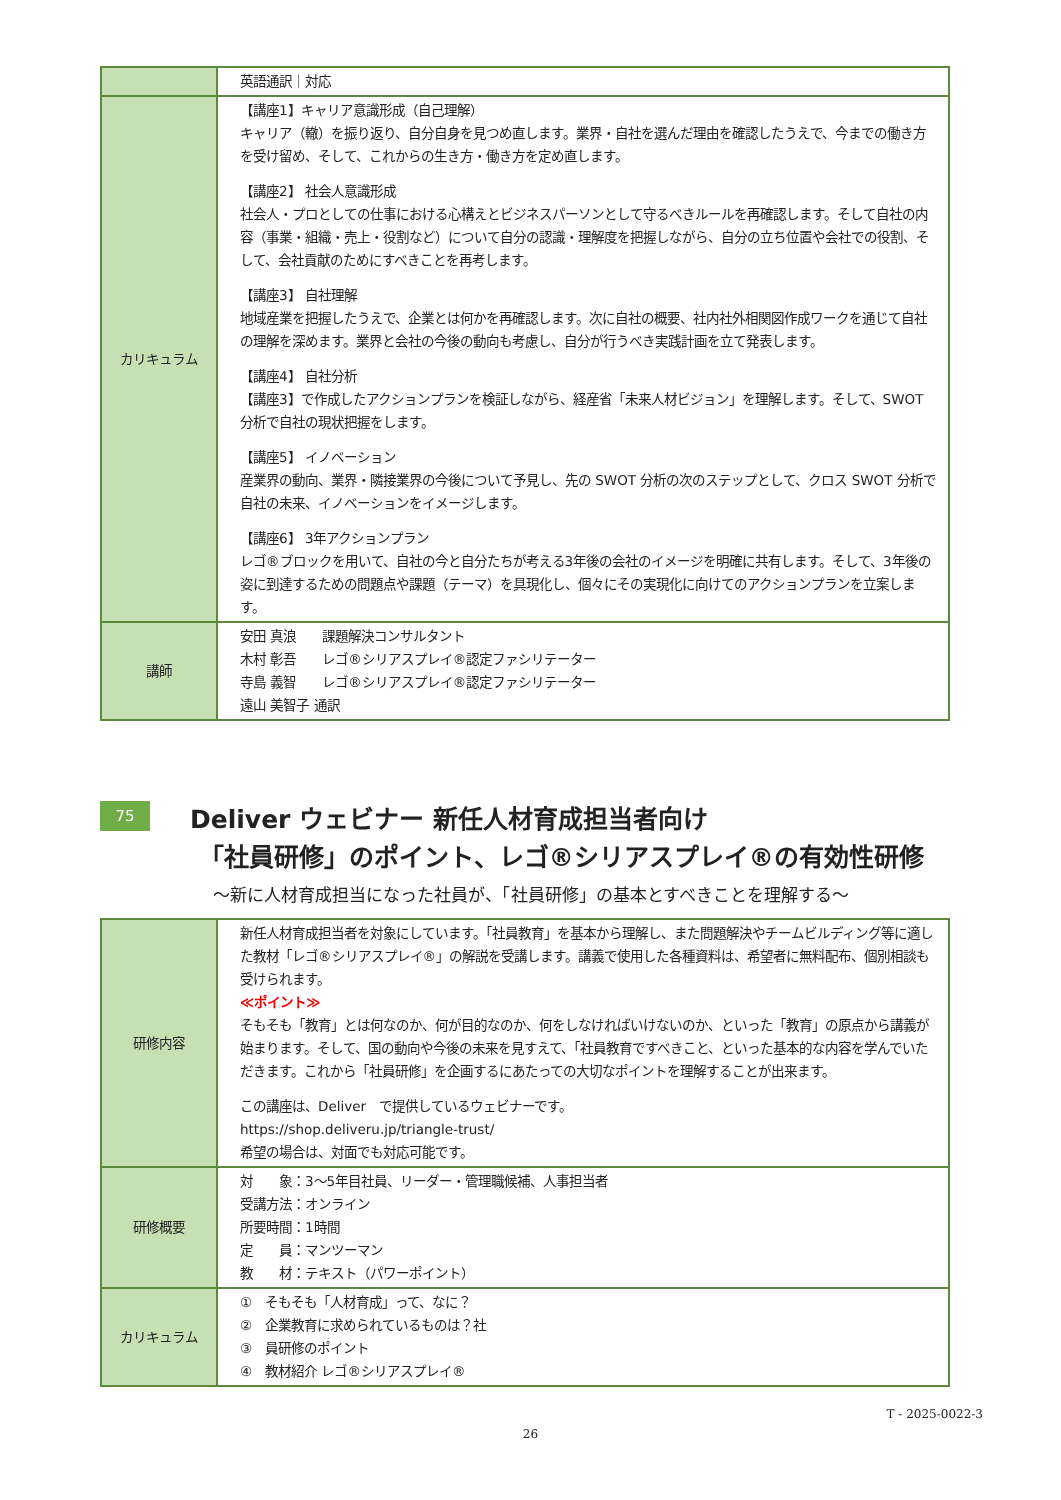| | 英語通訳｜対応 |
| カリキュラム | 【講座1】キャリア意識形成（自己理解） キャリア（轍）を振り返り、自分自身を見つめ直します。業界・自社を選んだ理由を確認したうえで、今までの働き方を受け留め、そして、これからの生き方・働き方を定め直します。 【講座2】 社会人意識形成 社会人・プロとしての仕事における心構えとビジネスパーソンとして守るべきルールを再確認します。そして自社の内容（事業・組織・売上・役割など）について自分の認識・理解度を把握しながら、自分の立ち位置や会社での役割、そして、会社貢献のためにすべきことを再考します。 【講座3】 自社理解 地域産業を把握したうえで、企業とは何かを再確認します。次に自社の概要、社内社外相関図作成ワークを通じて自社の理解を深めます。業界と会社の今後の動向も考慮し、自分が行うべき実践計画を立て発表します。 【講座4】 自社分析 【講座3】で作成したアクションプランを検証しながら、経産省「未来人材ビジョン」を理解します。そして、SWOT 分析で自社の現状把握をします。 【講座5】 イノベーション 産業界の動向、業界・隣接業界の今後について予見し、先の SWOT 分析の次のステップとして、クロス SWOT 分析で自社の未来、イノベーションをイメージします。 【講座6】 3年アクションプラン レゴ®ブロックを用いて、自社の今と自分たちが考える3年後の会社のイメージを明確に共有します。そして、3年後の姿に到達するための問題点や課題（テーマ）を具現化し、個々にその実現化に向けてのアクションプランを立案します。 |
| 講師 | 安田 真浪 課題解決コンサルタント 木村 彰吾 レゴ®シリアスプレイ®認定ファシリテーター 寺島 義智 レゴ®シリアスプレイ®認定ファシリテーター 遠山 美智子 通訳 |
75 Deliver ウェビナー 新任人材育成担当者向け
「社員研修」のポイント、レゴ®シリアスプレイ®の有効性研修
～新に人材育成担当になった社員が、「社員研修」の基本とすべきことを理解する～
| 研修内容 | 新任人材育成担当者を対象にしています。「社員教育」を基本から理解し、また問題解決やチームビルディング等に適した教材「レゴ®シリアスプレイ®」の解説を受講します。講義で使用した各種資料は、希望者に無料配布、個別相談も受けられます。 ≪ポイント≫ そもそも「教育」とは何なのか、何が目的なのか、何をしなければいけないのか、といった「教育」の原点から講義が始まります。そして、国の動向や今後の未来を見すえて、「社員教育ですべきこと、といった基本的な内容を学んでいただきます。これから「社員研修」を企画するにあたっての大切なポイントを理解することが出来ます。 この講座は、Deliver で提供しているウェビナーです。 https://shop.deliveru.jp/triangle-trust/ 希望の場合は、対面でも対応可能です。 |
| 研修概要 | 対 象：3～5年目社員、リーダー・管理職候補、人事担当者 受講方法：オンライン 所要時間：1時間 定 員：マンツーマン 教 材：テキスト（パワーポイント） |
| カリキュラム | ① そもそも「人材育成」って、なに？ ② 企業教育に求められているものは？社 ③ 員研修のポイント ④ 教材紹介 レゴ®シリアスプレイ® |
T - 2025-0022-3
26